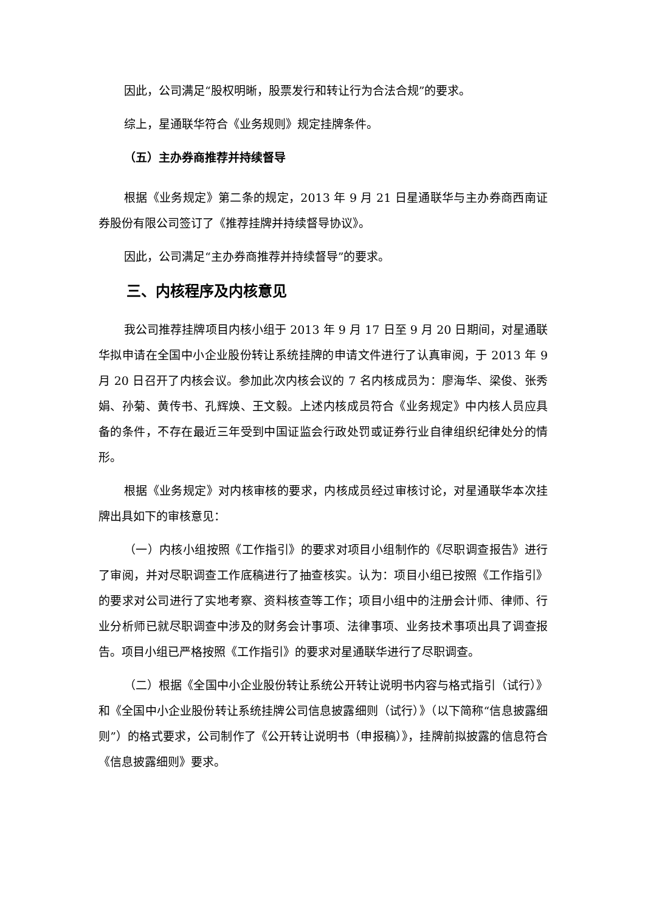因此，公司满足“股权明晰，股票发行和转让行为合法合规”的要求。
综上，星通联华符合《业务规则》规定挂牌条件。
（五）主办券商推荐并持续督导
根据《业务规定》第二条的规定，2013 年 9 月 21 日星通联华与主办券商西南证券股份有限公司签订了《推荐挂牌并持续督导协议》。
因此，公司满足“主办券商推荐并持续督导”的要求。
三、内核程序及内核意见
我公司推荐挂牌项目内核小组于 2013 年 9 月 17 日至 9 月 20 日期间，对星通联华拟申请在全国中小企业股份转让系统挂牌的申请文件进行了认真审阅，于 2013 年 9 月 20 日召开了内核会议。参加此次内核会议的 7 名内核成员为：廖海华、梁俊、张秀娟、孙菊、黄传书、孔辉焕、王文毅。上述内核成员符合《业务规定》中内核人员应具备的条件，不存在最近三年受到中国证监会行政处罚或证券行业自律组织纪律处分的情形。
根据《业务规定》对内核审核的要求，内核成员经过审核讨论，对星通联华本次挂牌出具如下的审核意见：
（一）内核小组按照《工作指引》的要求对项目小组制作的《尽职调查报告》进行了审阅，并对尽职调查工作底稿进行了抽查核实。认为：项目小组已按照《工作指引》的要求对公司进行了实地考察、资料核查等工作；项目小组中的注册会计师、律师、行业分析师已就尽职调查中涉及的财务会计事项、法律事项、业务技术事项出具了调查报告。项目小组已严格按照《工作指引》的要求对星通联华进行了尽职调查。
（二）根据《全国中小企业股份转让系统公开转让说明书内容与格式指引（试行）》和《全国中小企业股份转让系统挂牌公司信息披露细则（试行）》（以下简称“信息披露细则”）的格式要求，公司制作了《公开转让说明书（申报稿）》，挂牌前拟披露的信息符合《信息披露细则》要求。